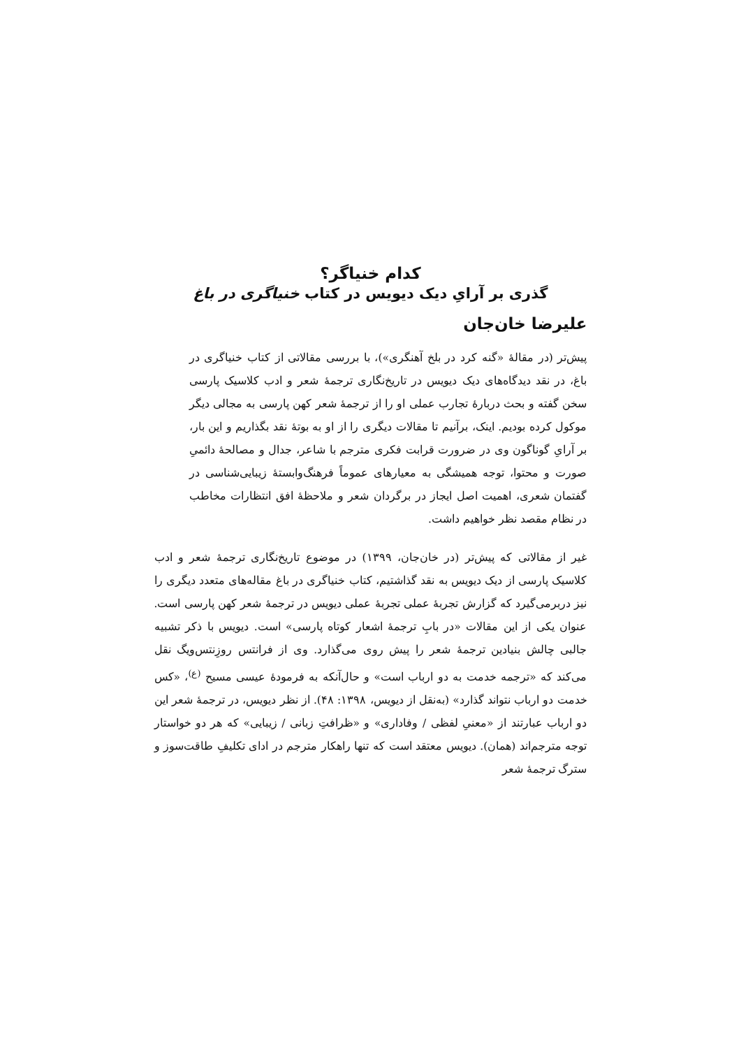کدام خنیاگر؟
گذری بر آرایِ دیک دیویس در کتاب خنیاگری در باغ
علیرضا خان‌جان
پیش‌تر (در مقالهٔ «گنه کرد در بلخ آهنگری»)، با بررسی مقالاتی از کتاب خنیاگری در باغ، در نقد دیدگاه‌های دیک دیویس در تاریخ‌نگاری ترجمهٔ شعر و ادب کلاسیک پارسی سخن گفته و بحث دربارهٔ تجارب عملی او را از ترجمهٔ شعر کهن پارسی به مجالی دیگر موکول کرده بودیم. اینک، برآنیم تا مقالات دیگری را از او به بوتهٔ نقد بگذاریم و این بار، بر آرایِ گوناگون وی در ضرورت قرابت فکری مترجم با شاعر، جدال و مصالحهٔ دائمیِ صورت و محتوا، توجه همیشگی به معیارهای عموماً فرهنگ‌وابستهٔ زیبایی‌شناسی در گفتمان شعری، اهمیت اصل ایجاز در برگردان شعر و ملاحظهٔ افق انتظارات مخاطب در نظام مقصد نظر خواهیم داشت.
غیر از مقالاتی که پیش‌تر (در خان‌جان، ۱۳۹۹) در موضوع تاریخ‌نگاری ترجمهٔ شعر و ادب کلاسیک پارسی از دیک دیویس به نقد گذاشتیم، کتاب خنیاگری در باغ مقاله‌های متعدد دیگری را نیز دربرمی‌گیرد که گزارش تجربهٔ عملی تجربهٔ عملی دیویس در ترجمهٔ شعر کهن پارسی است. عنوان یکی از این مقالات «در بابِ ترجمهٔ اشعار کوتاه پارسی» است. دیویس با ذکر تشبیه جالبی چالش بنیادین ترجمهٔ شعر را پیش روی می‌گذارد. وی از فرانتس روزِنتس‌ویگ نقل می‌کند که «ترجمه خدمت به دو ارباب است» و حال‌آنکه به فرمودهٔ عیسی مسیح <sup>(ع)</sup>، «کس خدمت دو ارباب نتواند گذارد» (به‌نقل از دیویس، ۱۳۹۸: ۴۸). از نظر دیویس، در ترجمهٔ شعر این دو ارباب عبارتند از «معنیِ لفظی / وفاداری» و «ظرافتِ زبانی / زیبایی» که هر دو خواستار توجه مترجم‌اند (همان). دیویس معتقد است که تنها راهکار مترجم در ادای تکلیفِ طاقت‌سوز و سترگ ترجمهٔ شعر